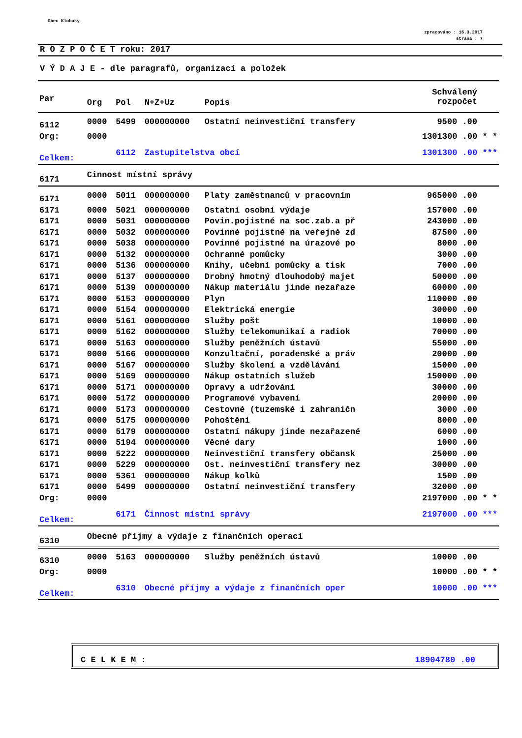Obec Klobuky
zpracováno : 16.3.2017
strana : 7
R O Z P O Č E T roku: 2017
V Ý D A J E - dle paragrafů, organizací a položek
| Par | Org | Pol | N+Z+Uz | Popis | Schválený rozpočet |
| --- | --- | --- | --- | --- | --- |
| 6112 | 0000 | 5499 | 000000000 | Ostatní neinvestiční transfery | 9500 .00 |
| Org: | 0000 | | | | 1301300 .00 * * |
| Celkem: | | 6112 | Zastupitelstva obcí | | 1301300 .00 *** |
| 6171 | Cinnost místní správy | | | | |
| 6171 | 0000 | 5011 | 000000000 | Platy zaměstnanců v pracovním | 965000 .00 |
| 6171 | 0000 | 5021 | 000000000 | Ostatní osobní výdaje | 157000 .00 |
| 6171 | 0000 | 5031 | 000000000 | Povin.pojistné na soc.zab.a př | 243000 .00 |
| 6171 | 0000 | 5032 | 000000000 | Povinné pojistné na veřejné zd | 87500 .00 |
| 6171 | 0000 | 5038 | 000000000 | Povinné pojistné na úrazové po | 8000 .00 |
| 6171 | 0000 | 5132 | 000000000 | Ochranné pomůcky | 3000 .00 |
| 6171 | 0000 | 5136 | 000000000 | Knihy, učební pomůcky a tisk | 7000 .00 |
| 6171 | 0000 | 5137 | 000000000 | Drobný hmotný dlouhodobý majet | 50000 .00 |
| 6171 | 0000 | 5139 | 000000000 | Nákup materiálu jinde nezařaze | 60000 .00 |
| 6171 | 0000 | 5153 | 000000000 | Plyn | 110000 .00 |
| 6171 | 0000 | 5154 | 000000000 | Elektrická energie | 30000 .00 |
| 6171 | 0000 | 5161 | 000000000 | Služby pošt | 10000 .00 |
| 6171 | 0000 | 5162 | 000000000 | Služby telekomunikaí a radiok | 70000 .00 |
| 6171 | 0000 | 5163 | 000000000 | Služby peněžních ústavů | 55000 .00 |
| 6171 | 0000 | 5166 | 000000000 | Konzultační, poradenské a práv | 20000 .00 |
| 6171 | 0000 | 5167 | 000000000 | Služby školení a vzdělávání | 15000 .00 |
| 6171 | 0000 | 5169 | 000000000 | Nákup ostatních služeb | 150000 .00 |
| 6171 | 0000 | 5171 | 000000000 | Opravy a udržování | 30000 .00 |
| 6171 | 0000 | 5172 | 000000000 | Programové vybavení | 20000 .00 |
| 6171 | 0000 | 5173 | 000000000 | Cestovné (tuzemské i zahraničn | 3000 .00 |
| 6171 | 0000 | 5175 | 000000000 | Pohoštění | 8000 .00 |
| 6171 | 0000 | 5179 | 000000000 | Ostatní nákupy jinde nezařazené | 6000 .00 |
| 6171 | 0000 | 5194 | 000000000 | Věcné dary | 1000 .00 |
| 6171 | 0000 | 5222 | 000000000 | Neinvestiční transfery občansk | 25000 .00 |
| 6171 | 0000 | 5229 | 000000000 | Ost. neinvestiční transfery nez | 30000 .00 |
| 6171 | 0000 | 5361 | 000000000 | Nákup kolků | 1500 .00 |
| 6171 | 0000 | 5499 | 000000000 | Ostatní neinvestiční transfery | 32000 .00 |
| Org: | 0000 | | | | 2197000 .00 * * |
| Celkem: | | 6171 | Činnost místní správy | | 2197000 .00 *** |
| 6310 | Obecné příjmy a výdaje z finančních operací | | | | |
| 6310 | 0000 | 5163 | 000000000 | Služby peněžních ústavů | 10000 .00 |
| Org: | 0000 | | | | 10000 .00 * * |
| Celkem: | | 6310 | Obecné příjmy a výdaje z finančních oper | | 10000 .00 *** |
C E L K E M : 18904780 .00